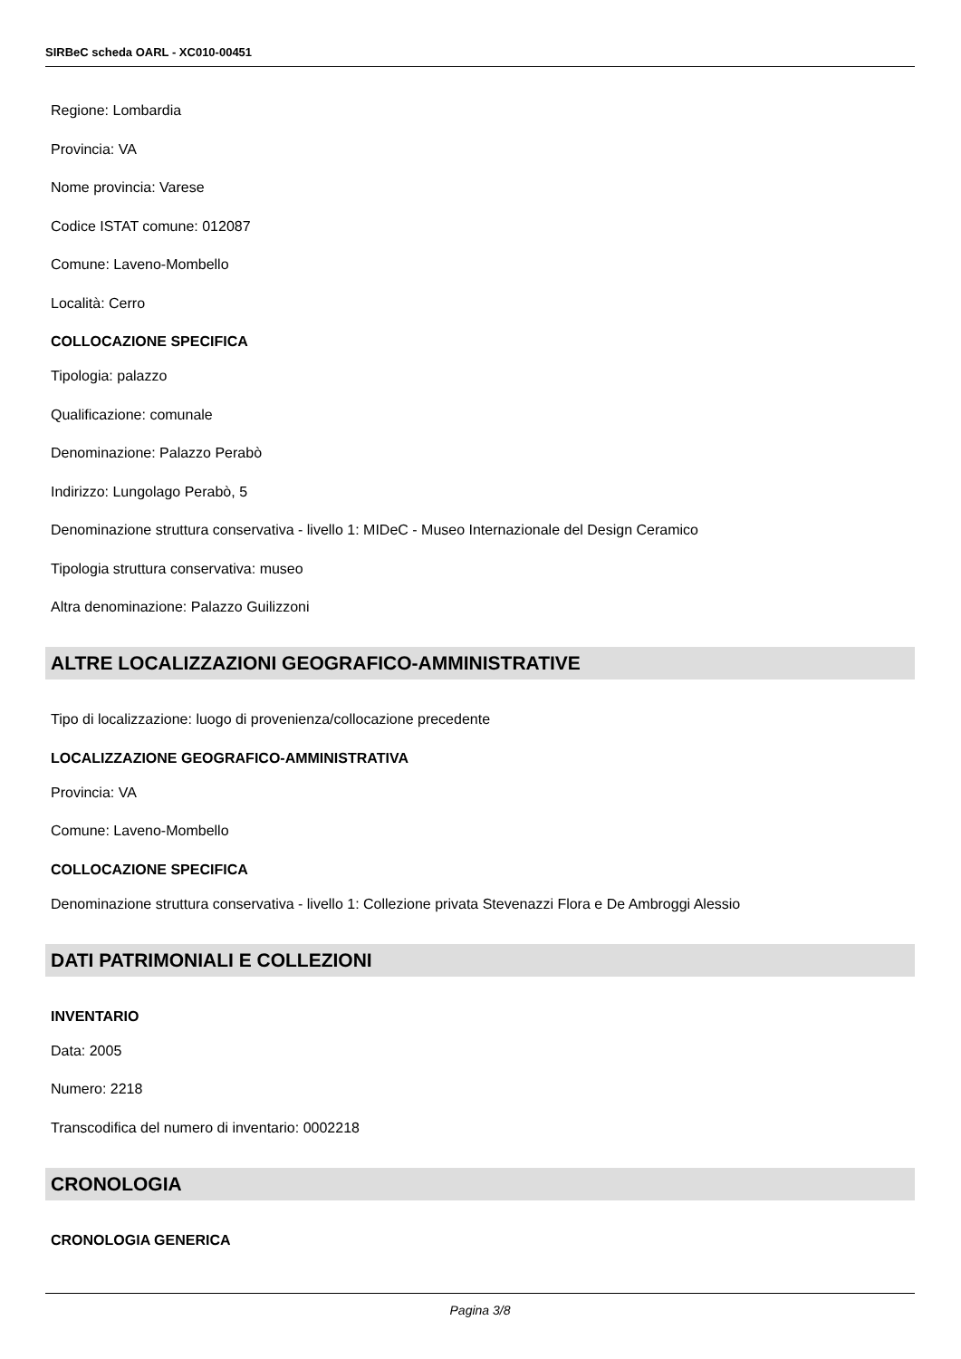SIRBeC scheda OARL - XC010-00451
Regione: Lombardia
Provincia: VA
Nome provincia: Varese
Codice ISTAT comune: 012087
Comune: Laveno-Mombello
Località: Cerro
COLLOCAZIONE SPECIFICA
Tipologia: palazzo
Qualificazione: comunale
Denominazione: Palazzo Perabò
Indirizzo: Lungolago Perabò, 5
Denominazione struttura conservativa - livello 1: MIDeC - Museo Internazionale del Design Ceramico
Tipologia struttura conservativa: museo
Altra denominazione: Palazzo Guilizzoni
ALTRE LOCALIZZAZIONI GEOGRAFICO-AMMINISTRATIVE
Tipo di localizzazione: luogo di provenienza/collocazione precedente
LOCALIZZAZIONE GEOGRAFICO-AMMINISTRATIVA
Provincia: VA
Comune: Laveno-Mombello
COLLOCAZIONE SPECIFICA
Denominazione struttura conservativa - livello 1: Collezione privata Stevenazzi Flora e De Ambroggi Alessio
DATI PATRIMONIALI E COLLEZIONI
INVENTARIO
Data: 2005
Numero: 2218
Transcodifica del numero di inventario: 0002218
CRONOLOGIA
CRONOLOGIA GENERICA
Pagina 3/8